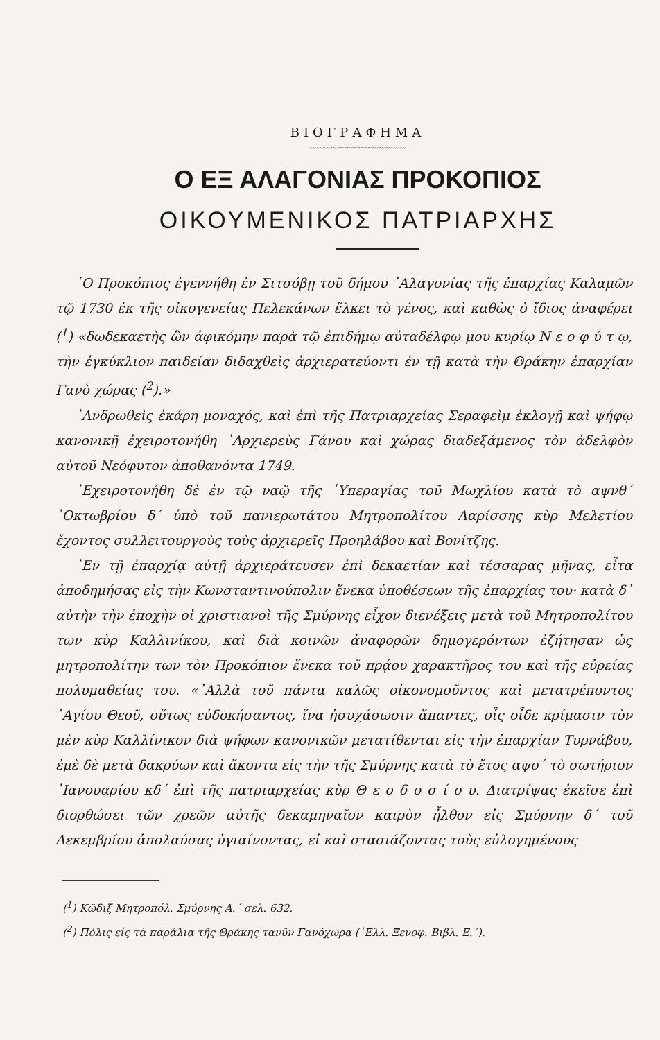ΒΙΟΓΡΑΦΗΜΑ
〰〰〰〰〰〰〰〰〰〰〰〰〰〰
Ο ΕΞ ΑΛΑΓΟΝΙΑΣ ΠΡΟΚΟΠΙΟΣ
ΟΙΚΟΥΜΕΝΙΚΟΣ ΠΑΤΡΙΑΡΧΗΣ
῾Ο Προκόπιος ἐγεννήθη ἐν Σιτσόβῃ τοῦ δήμου ᾿Αλαγονίας τῆς ἐπαρχίας Καλαμῶν τῷ 1730 ἐκ τῆς οἰκογενείας Πελεκάνων ἕλκει τὸ γένος, καὶ καθὼς ὁ ἴδιος ἀναφέρει (<sup>1</sup>) «δωδεκαετὴς ὢν ἀφικόμην παρὰ τῷ ἐπιδήμῳ αὐταδέλφῳ μου κυρίῳ Ν ε ο φ ύ τ ῳ, τὴν ἐγκύκλιον παιδείαν διδαχθεὶς ἀρχιερατεύοντι ἐν τῇ κατὰ τὴν Θράκην ἐπαρχίαν Γανὸ χώρας (<sup>2</sup>).»
᾿Ανδρωθεὶς ἐκάρη μοναχός, καὶ ἐπὶ τῆς Πατριαρχείας Σεραφεὶμ ἐκλογῇ καὶ ψήφῳ κανονικῇ ἐχειροτονήθη ᾿Αρχιερεὺς Γάνου καὶ χώρας διαδεξάμενος τὸν ἀδελφὸν αὐτοῦ Νεόφυτον ἀποθανόντα 1749.
᾿Εχειροτονήθη δὲ ἐν τῷ ναῷ τῆς ῾Υπεραγίας τοῦ Μωχλίου κατὰ τὸ αψνθ΄ ᾿Οκτωβρίου δ΄ ὑπὸ τοῦ πανιερωτάτου Μητροπολίτου Λαρίσσης κὺρ Μελετίου ἔχοντος συλλειτουργοὺς τοὺς ἀρχιερεῖς Προηλάβου καὶ Βονίτζης.
᾿Εν τῇ ἐπαρχίᾳ αὐτῇ ἀρχιεράτευσεν ἐπὶ δεκαετίαν καὶ τέσσαρας μῆνας, εἶτα ἀποδημήσας εἰς τὴν Κωνσταντινούπολιν ἕνεκα ὑποθέσεων τῆς ἐπαρχίας του· κατὰ δ᾿ αὐτὴν τὴν ἐποχὴν οἱ χριστιανοὶ τῆς Σμύρνης εἶχον διενέξεις μετὰ τοῦ Μητροπολίτου των κὺρ Καλλινίκου, καὶ διὰ κοινῶν ἀναφορῶν δημογερόντων ἐζήτησαν ὡς μητροπολίτην των τὸν Προκόπιον ἕνεκα τοῦ πρᾴου χαρακτῆρος του καὶ τῆς εὐρείας πολυμαθείας του. «᾿Αλλὰ τοῦ πάντα καλῶς οἰκονομοῦντος καὶ μετατρέποντος ῾Αγίου Θεοῦ, οὕτως εὐδοκήσαντος, ἵνα ἡσυχάσωσιν ἅπαντες, οἷς οἶδε κρίμασιν τὸν μὲν κὺρ Καλλίνικον διὰ ψήφων κανονικῶν μετατίθενται εἰς τὴν ἐπαρχίαν Τυρνάβου, ἐμὲ δὲ μετὰ δακρύων καὶ ἄκοντα εἰς τὴν τῆς Σμύρνης κατὰ τὸ ἔτος αψο΄ τὸ σωτήριον ᾿Ιανουαρίου κδ΄ ἐπὶ τῆς πατριαρχείας κὺρ Θ ε ο δ ο σ ί ο υ. Διατρίψας ἐκεῖσε ἐπὶ διορθώσει τῶν χρεῶν αὐτῆς δεκαμηναῖον καιρὸν ἦλθον εἰς Σμύρνην δ΄ τοῦ Δεκεμβρίου ἀπολαύσας ὑγιαίνοντας, εἰ καὶ στασιάζοντας τοὺς εὐλογημένους
(<sup>1</sup>) Κῶδιξ Μητροπόλ. Σμύρνης Α.΄ σελ. 632.
(<sup>2</sup>) Πόλις εἰς τὰ παράλια τῆς Θράκης τανῦν Γανόχωρα (῾Ελλ. Ξενοφ. Βιβλ. Ε.΄).